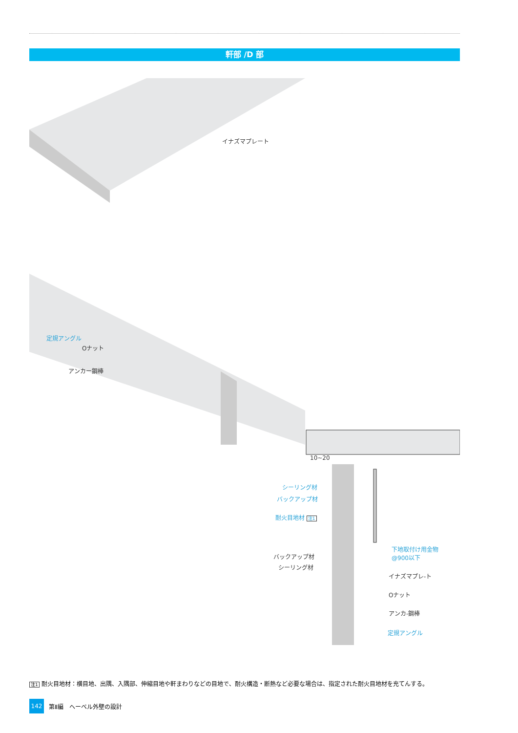軒部 /D 部
イナズマプレート
定規アングル
Oナット
アンカー鋼棒
10~20
シーリング材
バックアップ材
耐火目地材 注1
下地取付け用金物
@900以下
バックアップ材
シーリング材
イナズマプレ-ト
Oナット
アンカ-鋼棒
定規アングル
注1 耐火目地材：横目地、出隅、入隅部、伸縮目地や軒まわりなどの目地で、耐火構造・断熱など必要な場合は、指定された耐火目地材を充てんする。
142
第Ⅱ編　ヘーベル外壁の設計